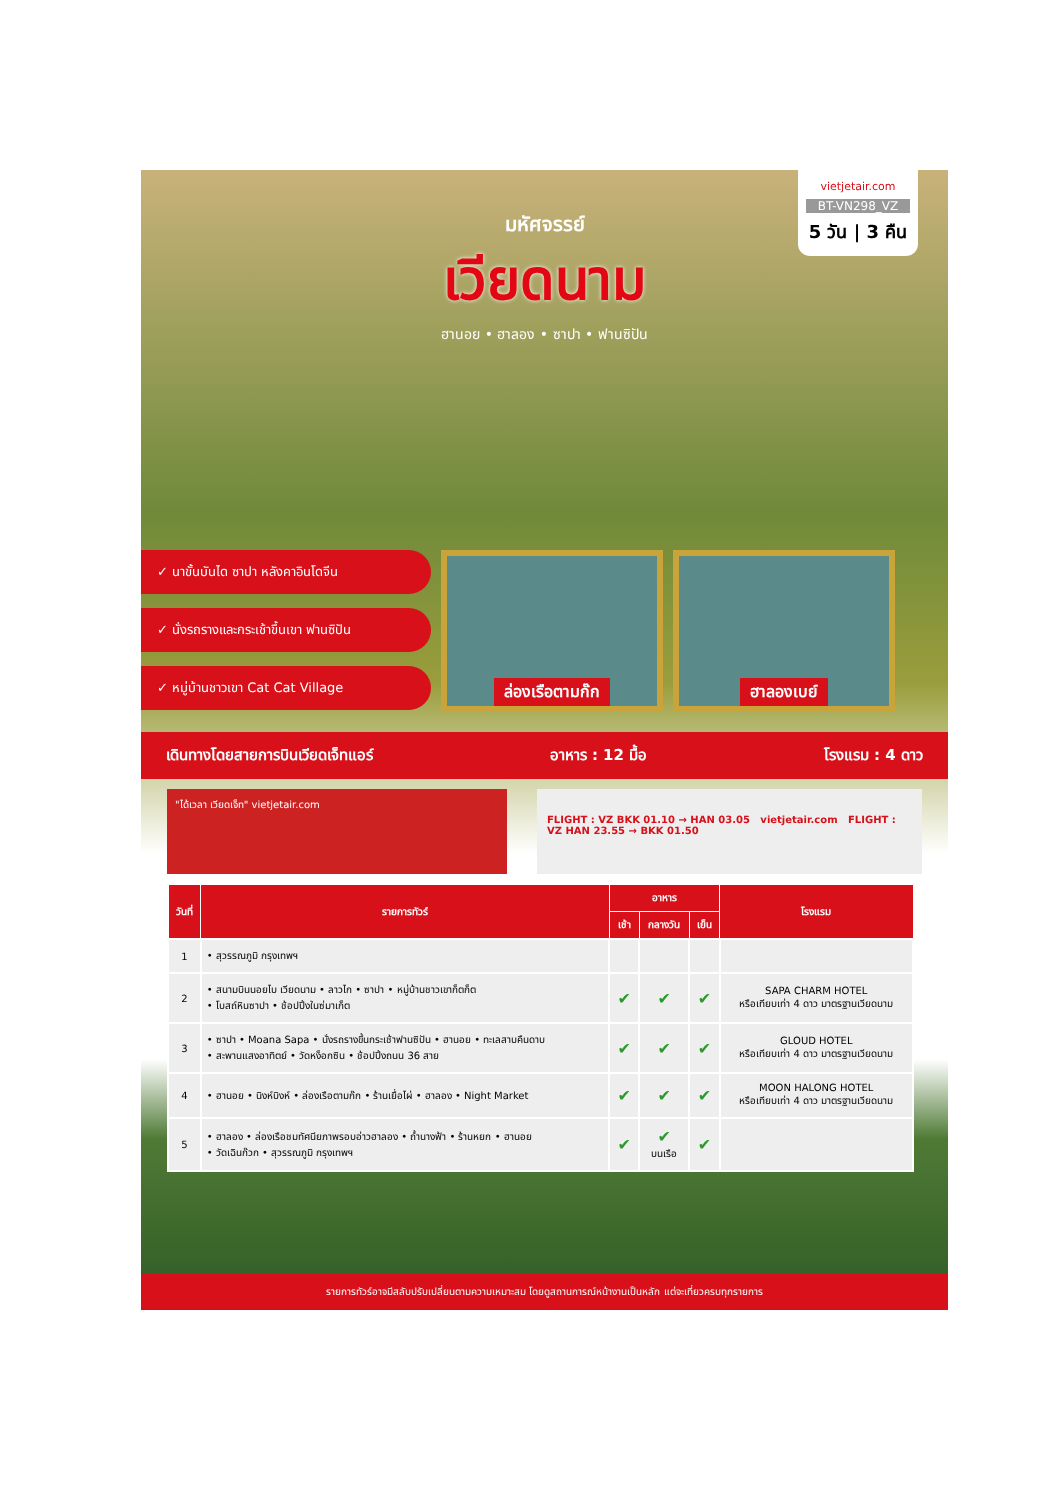vietjetair.com
BT-VN298_VZ
5 วัน | 3 คืน
มหัศจรรย์
เวียดนาม
ฮานอย • ฮาลอง • ซาปา • ฟานซิปัน
✓ นาขั้นบันได ซาปา หลังคาอินโดจีน
✓ นั่งรถรางและกระเช้าขึ้นเขา ฟานซิปัน
✓ หมู่บ้านชาวเขา Cat Cat Village
ล่องเรือตามก๊ก ฮาลองเบย์
เดินทางโดยสายการบินเวียดเจ็ทแอร์ อาหาร : 12 มื้อ โรงแรม : 4 ดาว
"ได้เวลา เวียดเจ็ท" vietjetair.com
FLIGHT : VZ BKK 01.10 → HAN 03.05 vietjetair.com FLIGHT : VZ HAN 23.55 → BKK 01.50
| วันที่ | รายการทัวร์ | อาหาร | | | โรงแรม |
| --- | --- | --- | --- | --- | --- |
| | | เช้า | กลางวัน | เย็น | |
| 1 | • สุวรรณภูมิ กรุงเทพฯ | | | | |
| 2 | • สนามบินนอยไบ เวียดนาม • ลาวไก • ซาปา • หมู่บ้านชาวเขาก็ตก็ต • โบสถ์หินซาปา • ช้อปปิ้งในซ่มาเก็ต | ✔ | ✔ | ✔ | SAPA CHARM HOTEL หรือเทียบเท่า 4 ดาว มาตรฐานเวียดนาม |
| 3 | • ซาปา • Moana Sapa • นั่งรถรางขึ้นกระเช้าฟานซิปัน • ฮานอย • ทะเลสาบคืนดาบ • สะพานแสงอาทิตย์ • วัดหง็อกซิน • ช้อปปิ้งถนน 36 สาย | ✔ | ✔ | ✔ | GLOUD HOTEL หรือเทียบเท่า 4 ดาว มาตรฐานเวียดนาม |
| 4 | • ฮานอย • นิงห์บิงห์ • ล่องเรือตามก๊ก • ร้านเยื่อไผ่ • ฮาลอง • Night Market | ✔ | ✔ | ✔ | MOON HALONG HOTEL หรือเทียบเท่า 4 ดาว มาตรฐานเวียดนาม |
| 5 | • ฮาลอง • ล่องเรือชมทัศนียภาพรอบอ่าวฮาลอง • ถ้ำนางฟ้า • ร้านหยก • ฮานอย • วัดเฉินก๊วก • สุวรรณภูมิ กรุงเทพฯ | ✔ | ✔ บนเรือ | ✔ | |
รายการทัวร์อาจมีสลับปรับเปลี่ยนตามความเหมาะสม โดยดูสถานการณ์หน้างานเป็นหลัก แต่จะเที่ยวครบทุกรายการ